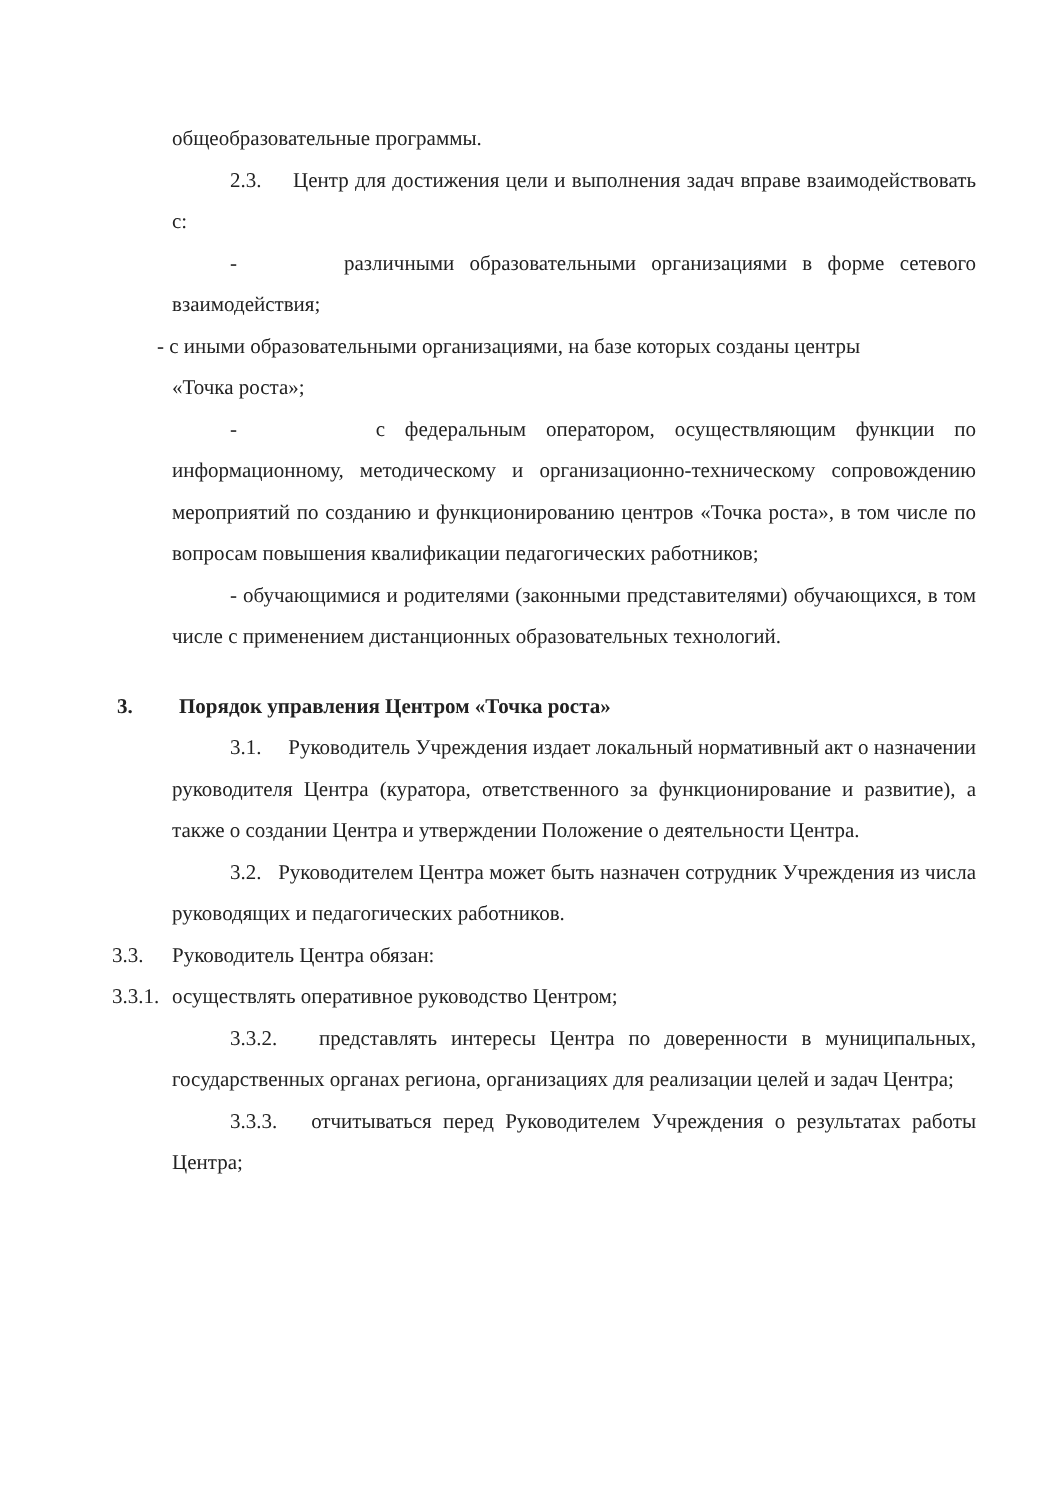общеобразовательные программы.
2.3. Центр для достижения цели и выполнения задач вправе взаимодействовать с:
- различными образовательными организациями в форме сетевого взаимодействия;
- с иными образовательными организациями, на базе которых созданы центры
«Точка роста»;
- с федеральным оператором, осуществляющим функции по информационному, методическому и организационно-техническому сопровождению мероприятий по созданию и функционированию центров «Точка роста», в том числе по вопросам повышения квалификации педагогических работников;
- обучающимися и родителями (законными представителями) обучающихся, в том числе с применением дистанционных образовательных технологий.
3. Порядок управления Центром «Точка роста»
3.1. Руководитель Учреждения издает локальный нормативный акт о назначении руководителя Центра (куратора, ответственного за функционирование и развитие), а также о создании Центра и утверждении Положение о деятельности Центра.
3.2. Руководителем Центра может быть назначен сотрудник Учреждения из числа руководящих и педагогических работников.
3.3. Руководитель Центра обязан:
3.3.1. осуществлять оперативное руководство Центром;
3.3.2. представлять интересы Центра по доверенности в муниципальных, государственных органах региона, организациях для реализации целей и задач Центра;
3.3.3. отчитываться перед Руководителем Учреждения о результатах работы Центра;